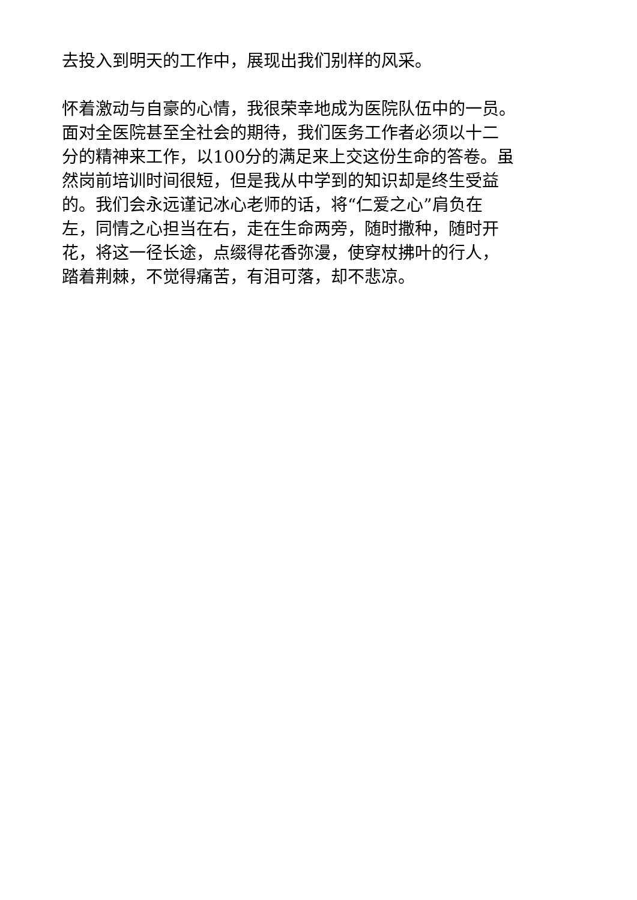去投入到明天的工作中，展现出我们别样的风采。
怀着激动与自豪的心情，我很荣幸地成为医院队伍中的一员。
面对全医院甚至全社会的期待，我们医务工作者必须以十二
分的精神来工作，以100分的满足来上交这份生命的答卷。虽
然岗前培训时间很短，但是我从中学到的知识却是终生受益
的。我们会永远谨记冰心老师的话，将“仁爱之心”肩负在
左，同情之心担当在右，走在生命两旁，随时撒种，随时开
花，将这一径长途，点缀得花香弥漫，使穿杖拂叶的行人，
踏着荆棘，不觉得痛苦，有泪可落，却不悲凉。